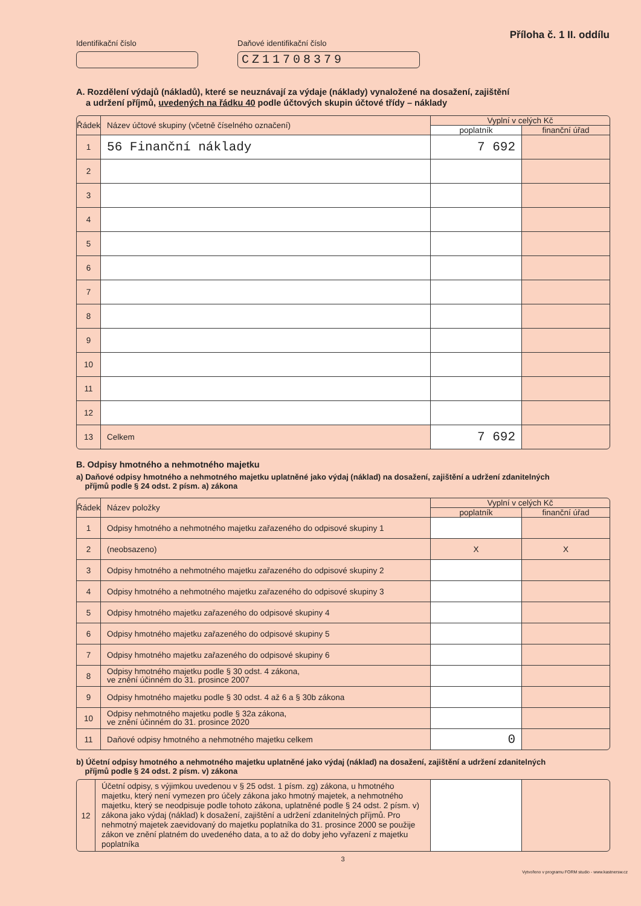Příloha č. 1 II. oddílu
Identifikační číslo Daňové identifikační číslo
CZ11708379
A. Rozdělení výdajů (nákladů), které se neuznávají za výdaje (náklady) vynaložené na dosažení, zajištění
a udržení příjmů, uvedených na řádku 40 podle účtových skupin účtové třídy – náklady
| Řádek | Název účtové skupiny (včetně číselného označení) | Vyplní v celých Kč | |
| --- | --- | --- | --- |
| | | poplatník | finanční úřad |
| 1 | 56 Finanční náklady | 7 692 | |
| 2 | | | |
| 3 | | | |
| 4 | | | |
| 5 | | | |
| 6 | | | |
| 7 | | | |
| 8 | | | |
| 9 | | | |
| 10 | | | |
| 11 | | | |
| 12 | | | |
| 13 | Celkem | 7 692 | |
B. Odpisy hmotného a nehmotného majetku
a) Daňové odpisy hmotného a nehmotného majetku uplatněné jako výdaj (náklad) na dosažení, zajištění a udržení zdanitelných
příjmů podle § 24 odst. 2 písm. a) zákona
| Řádek | Název položky | Vyplní v celých Kč | |
| --- | --- | --- | --- |
| | | poplatník | finanční úřad |
| 1 | Odpisy hmotného a nehmotného majetku zařazeného do odpisové skupiny 1 | | |
| 2 | (neobsazeno) | X | X |
| 3 | Odpisy hmotného a nehmotného majetku zařazeného do odpisové skupiny 2 | | |
| 4 | Odpisy hmotného a nehmotného majetku zařazeného do odpisové skupiny 3 | | |
| 5 | Odpisy hmotného majetku zařazeného do odpisové skupiny 4 | | |
| 6 | Odpisy hmotného majetku zařazeného do odpisové skupiny 5 | | |
| 7 | Odpisy hmotného majetku zařazeného do odpisové skupiny 6 | | |
| 8 | Odpisy hmotného majetku podle § 30 odst. 4 zákona, ve znění účinném do 31. prosince 2007 | | |
| 9 | Odpisy hmotného majetku podle § 30 odst. 4 až 6 a § 30b zákona | | |
| 10 | Odpisy nehmotného majetku podle § 32a zákona, ve znění účinném do 31. prosince 2020 | | |
| 11 | Daňové odpisy hmotného a nehmotného majetku celkem | 0 | |
b) Účetní odpisy hmotného a nehmotného majetku uplatněné jako výdaj (náklad) na dosažení, zajištění a udržení zdanitelných
příjmů podle § 24 odst. 2 písm. v) zákona
| 12 | Účetní odpisy, s výjimkou uvedenou v § 25 odst. 1 písm. zg) zákona, u hmotného majetku, který není vymezen pro účely zákona jako hmotný majetek, a nehmotného majetku, který se neodpisuje podle tohoto zákona, uplatněné podle § 24 odst. 2 písm. v) zákona jako výdaj (náklad) k dosažení, zajištění a udržení zdanitelných příjmů. Pro nehmotný majetek zaevidovaný do majetku poplatníka do 31. prosince 2000 se použije zákon ve znění platném do uvedeného data, a to až do doby jeho vyřazení z majetku poplatníka | | |
3
Vytvořeno v programu FORM studio - www.kastnersw.cz